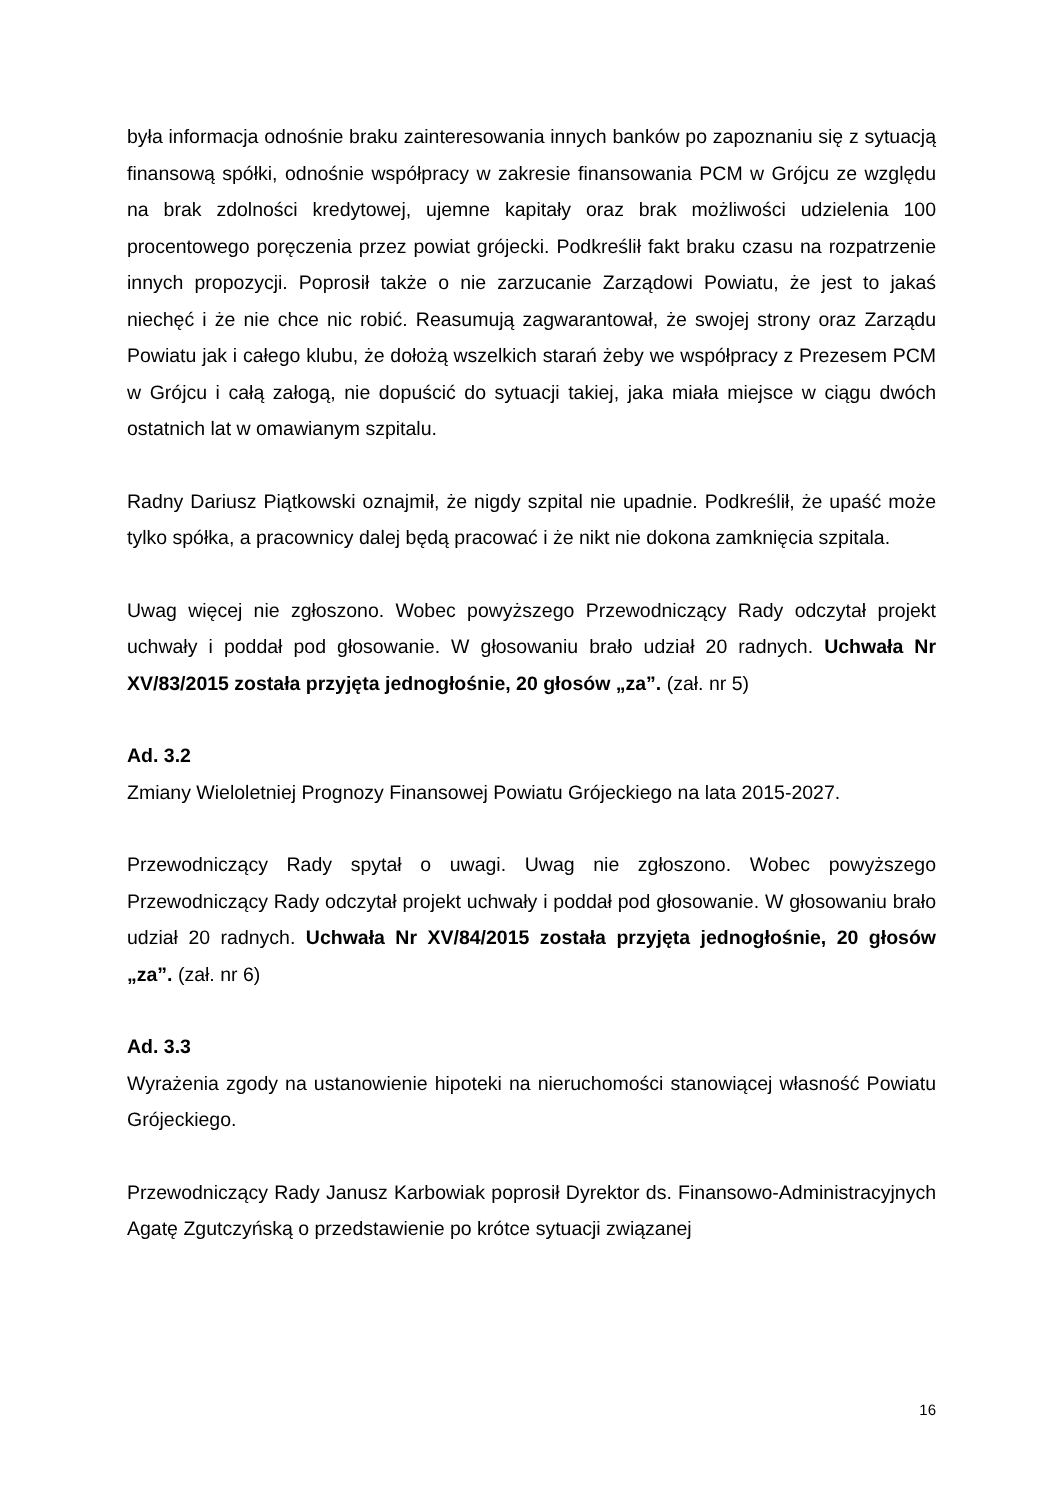była informacja odnośnie braku zainteresowania innych banków po zapoznaniu się z sytuacją finansową spółki, odnośnie współpracy w zakresie finansowania PCM w Grójcu ze względu na brak zdolności kredytowej, ujemne kapitały oraz brak możliwości udzielenia 100 procentowego poręczenia przez powiat grójecki. Podkreślił fakt braku czasu na rozpatrzenie innych propozycji. Poprosił także o nie zarzucanie Zarządowi Powiatu, że jest to jakaś niechęć i że nie chce nic robić. Reasumują zagwarantował, że swojej strony oraz Zarządu Powiatu jak i całego klubu, że dołożą wszelkich starań żeby we współpracy z Prezesem PCM w Grójcu i całą załogą, nie dopuścić do sytuacji takiej, jaka miała miejsce w ciągu dwóch ostatnich lat w omawianym szpitalu.
Radny Dariusz Piątkowski oznajmił, że nigdy szpital nie upadnie. Podkreślił, że upaść może tylko spółka, a pracownicy dalej będą pracować i że nikt nie dokona zamknięcia szpitala.
Uwag więcej nie zgłoszono. Wobec powyższego Przewodniczący Rady odczytał projekt uchwały i poddał pod głosowanie. W głosowaniu brało udział 20 radnych. Uchwała Nr XV/83/2015 została przyjęta jednogłośnie, 20 głosów „za”. (zał. nr 5)
Ad. 3.2
Zmiany Wieloletniej Prognozy Finansowej Powiatu Grójeckiego na lata 2015-2027.
Przewodniczący Rady spytał o uwagi. Uwag nie zgłoszono. Wobec powyższego Przewodniczący Rady odczytał projekt uchwały i poddał pod głosowanie. W głosowaniu brało udział 20 radnych. Uchwała Nr XV/84/2015 została przyjęta jednogłośnie, 20 głosów „za”. (zał. nr 6)
Ad. 3.3
Wyrażenia zgody na ustanowienie hipoteki na nieruchomości stanowiącej własność Powiatu Grójeckiego.
Przewodniczący Rady Janusz Karbowiak poprosił Dyrektor ds. Finansowo-Administracyjnych Agatę Zgutczyńską o przedstawienie po krótce sytuacji związanej
16